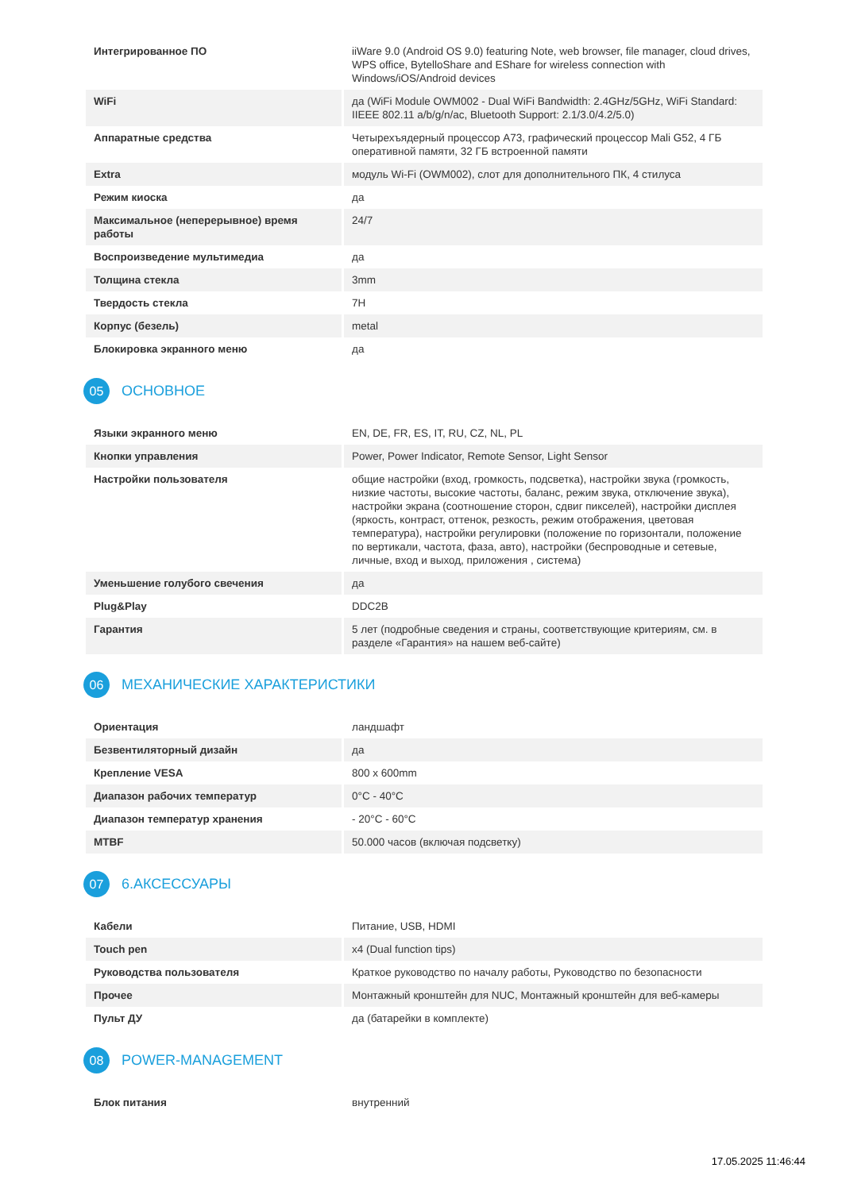| Интегрированное ПО | iiWare 9.0 (Android OS 9.0) featuring Note, web browser, file manager, cloud drives, WPS office, BytelloShare and EShare for wireless connection with Windows/iOS/Android devices |
| WiFi | да (WiFi Module OWM002 - Dual WiFi Bandwidth: 2.4GHz/5GHz, WiFi Standard: IIEEE 802.11 a/b/g/n/ac, Bluetooth Support: 2.1/3.0/4.2/5.0) |
| Аппаратные средства | Четырехъядерный процессор A73, графический процессор Mali G52, 4 ГБ оперативной памяти, 32 ГБ встроенной памяти |
| Extra | модуль Wi-Fi (OWM002), слот для дополнительного ПК, 4 стилуса |
| Режим киоска | да |
| Максимальное (неперерывное) время работы | 24/7 |
| Воспроизведение мультимедиа | да |
| Толщина стекла | 3mm |
| Твердость стекла | 7H |
| Корпус (безель) | metal |
| Блокировка экранного меню | да |
05 ОСНОВНОЕ
| Языки экранного меню | EN, DE, FR, ES, IT, RU, CZ, NL, PL |
| Кнопки управления | Power, Power Indicator, Remote Sensor, Light Sensor |
| Настройки пользователя | общие настройки (вход, громкость, подсветка), настройки звука (громкость, низкие частоты, высокие частоты, баланс, режим звука, отключение звука), настройки экрана (соотношение сторон, сдвиг пикселей), настройки дисплея (яркость, контраст, оттенок, резкость, режим отображения, цветовая температура), настройки регулировки (положение по горизонтали, положение по вертикали, частота, фаза, авто), настройки (беспроводные и сетевые, личные, вход и выход, приложения , система) |
| Уменьшение голубого свечения | да |
| Plug&Play | DDC2B |
| Гарантия | 5 лет (подробные сведения и страны, соответствующие критериям, см. в разделе «Гарантия» на нашем веб-сайте) |
06 МЕХАНИЧЕСКИЕ ХАРАКТЕРИСТИКИ
| Ориентация | ландшафт |
| Безвентиляторный дизайн | да |
| Крепление VESA | 800 x 600mm |
| Диапазон рабочих температур | 0°C - 40°C |
| Диапазон температур хранения | - 20°C - 60°C |
| MTBF | 50.000 часов (включая подсветку) |
07 6.АКСЕССУАРЫ
| Кабели | Питание, USB, HDMI |
| Touch pen | x4 (Dual function tips) |
| Руководства пользователя | Краткое руководство по началу работы, Руководство по безопасности |
| Прочее | Монтажный кронштейн для NUC, Монтажный кронштейн для веб-камеры |
| Пульт ДУ | да (батарейки в комплекте) |
08 POWER-MANAGEMENT
| Блок питания | внутренний |
17.05.2025 11:46:44